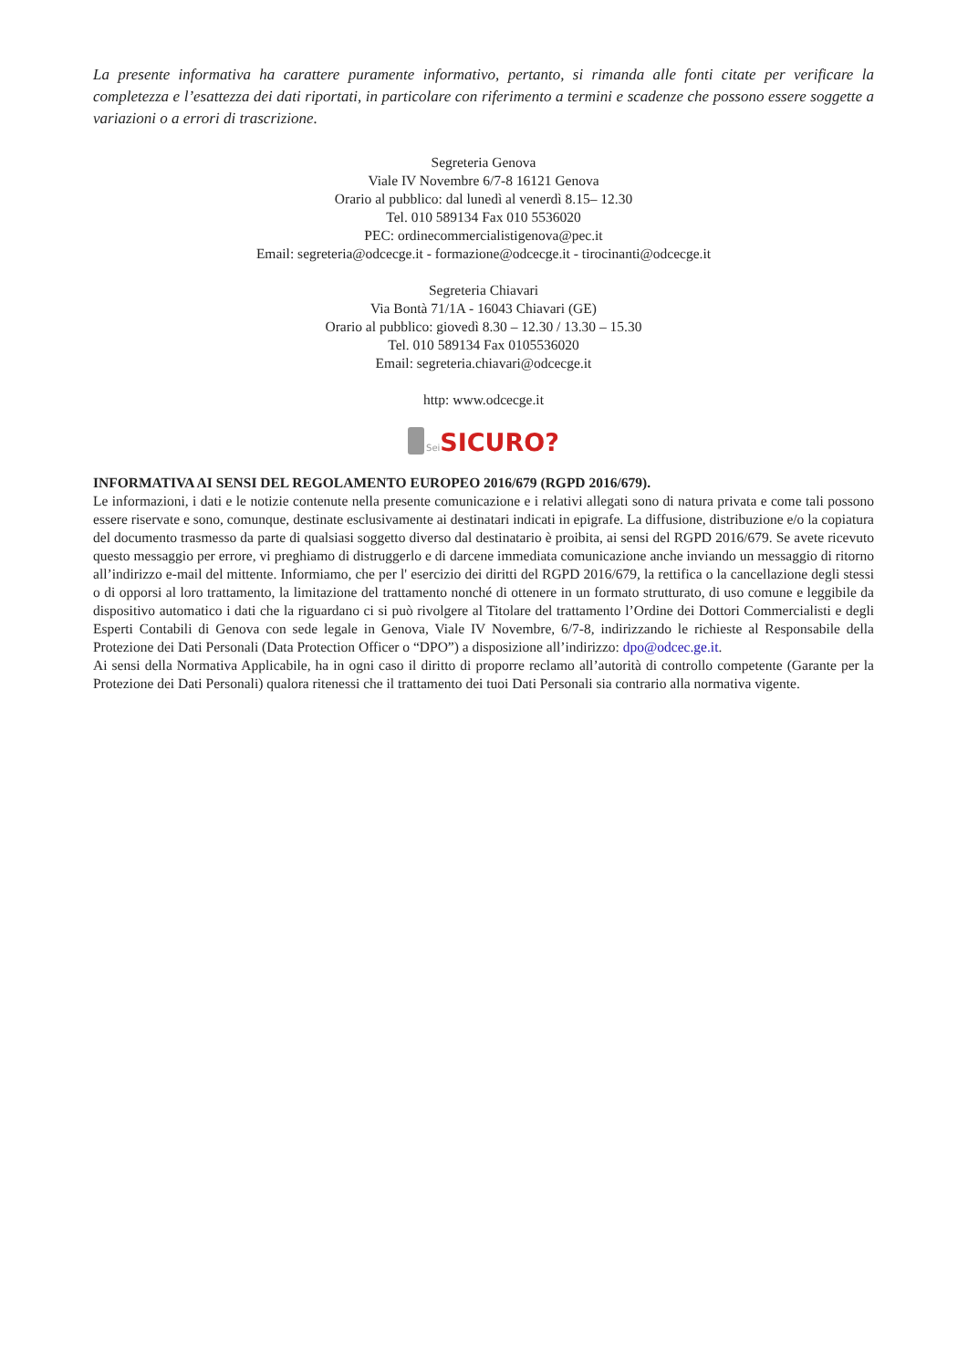La presente informativa ha carattere puramente informativo, pertanto, si rimanda alle fonti citate per verificare la completezza e l’esattezza dei dati riportati, in particolare con riferimento a termini e scadenze che possono essere soggette a variazioni o a errori di trascrizione.
Segreteria Genova
Viale IV Novembre 6/7-8 16121 Genova
Orario al pubblico: dal lunedì al venerdì 8.15– 12.30
Tel. 010 589134 Fax 010 5536020
PEC: ordinecommercialistigenova@pec.it
Email: segreteria@odcecge.it - formazione@odcecge.it - tirocinanti@odcecge.it
Segreteria Chiavari
Via Bontà 71/1A - 16043 Chiavari (GE)
Orario al pubblico: giovedì 8.30 – 12.30 / 13.30 – 15.30
Tel. 010 589134 Fax 0105536020
Email: segreteria.chiavari@odcecge.it
http: www.odcecge.it
Sei SICURO?
INFORMATIVA AI SENSI DEL REGOLAMENTO EUROPEO 2016/679 (RGPD 2016/679).
Le informazioni, i dati e le notizie contenute nella presente comunicazione e i relativi allegati sono di natura privata e come tali possono essere riservate e sono, comunque, destinate esclusivamente ai destinatari indicati in epigrafe. La diffusione, distribuzione e/o la copiatura del documento trasmesso da parte di qualsiasi soggetto diverso dal destinatario è proibita, ai sensi del RGPD 2016/679. Se avete ricevuto questo messaggio per errore, vi preghiamo di distruggerlo e di darcene immediata comunicazione anche inviando un messaggio di ritorno all’indirizzo e-mail del mittente. Informiamo, che per l' esercizio dei diritti del RGPD 2016/679, la rettifica o la cancellazione degli stessi o di opporsi al loro trattamento, la limitazione del trattamento nonché di ottenere in un formato strutturato, di uso comune e leggibile da dispositivo automatico i dati che la riguardano ci si può rivolgere al Titolare del trattamento l’Ordine dei Dottori Commercialisti e degli Esperti Contabili di Genova con sede legale in Genova, Viale IV Novembre, 6/7-8, indirizzando le richieste al Responsabile della Protezione dei Dati Personali (Data Protection Officer o “DPO”) a disposizione all’indirizzo: dpo@odcec.ge.it.
Ai sensi della Normativa Applicabile, ha in ogni caso il diritto di proporre reclamo all’autorità di controllo competente (Garante per la Protezione dei Dati Personali) qualora ritenessi che il trattamento dei tuoi Dati Personali sia contrario alla normativa vigente.